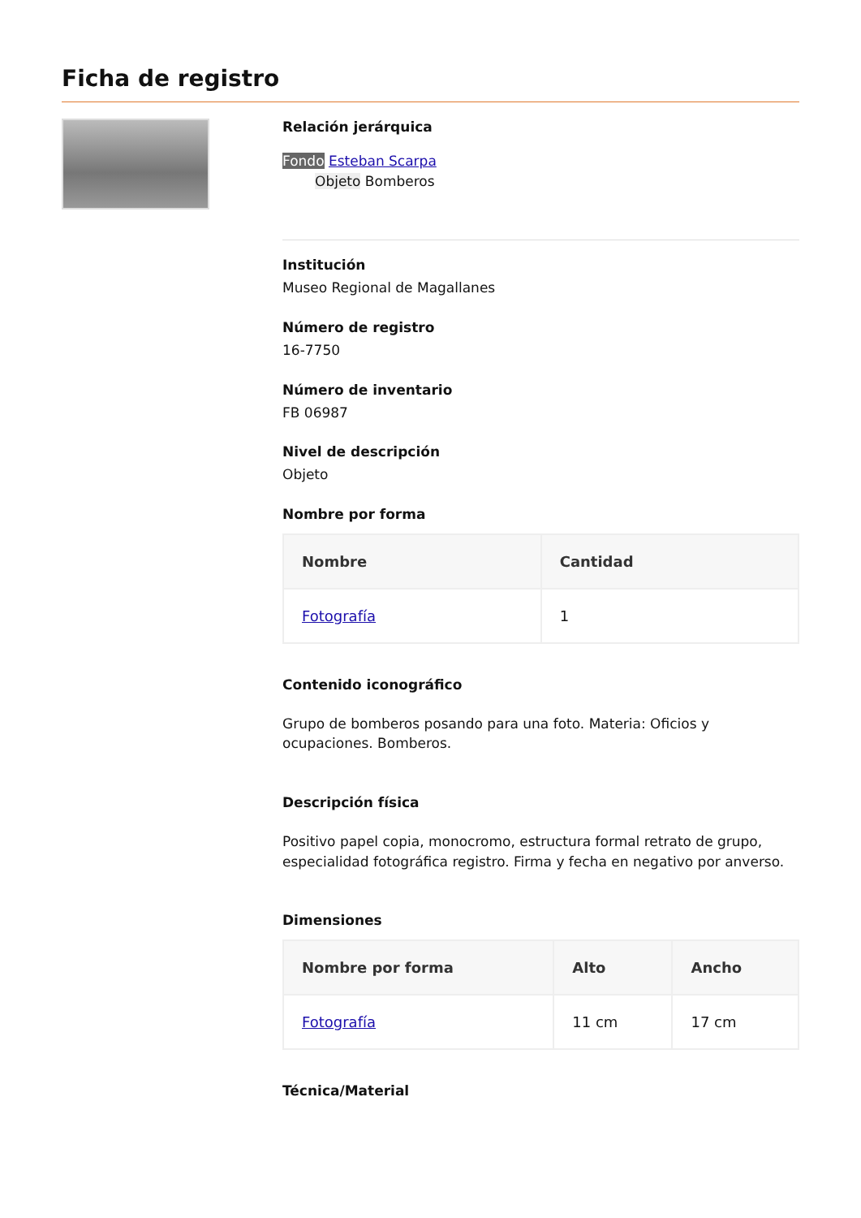Ficha de registro
Relación jerárquica
Fondo Esteban Scarpa
Objeto Bomberos
Institución
Museo Regional de Magallanes
Número de registro
16-7750
Número de inventario
FB 06987
Nivel de descripción
Objeto
Nombre por forma
| Nombre | Cantidad |
| --- | --- |
| Fotografía | 1 |
Contenido iconográfico
Grupo de bomberos posando para una foto. Materia: Oficios y ocupaciones. Bomberos.
Descripción física
Positivo papel copia, monocromo, estructura formal retrato de grupo, especialidad fotográfica registro. Firma y fecha en negativo por anverso.
Dimensiones
| Nombre por forma | Alto | Ancho |
| --- | --- | --- |
| Fotografía | 11 cm | 17 cm |
Técnica/Material